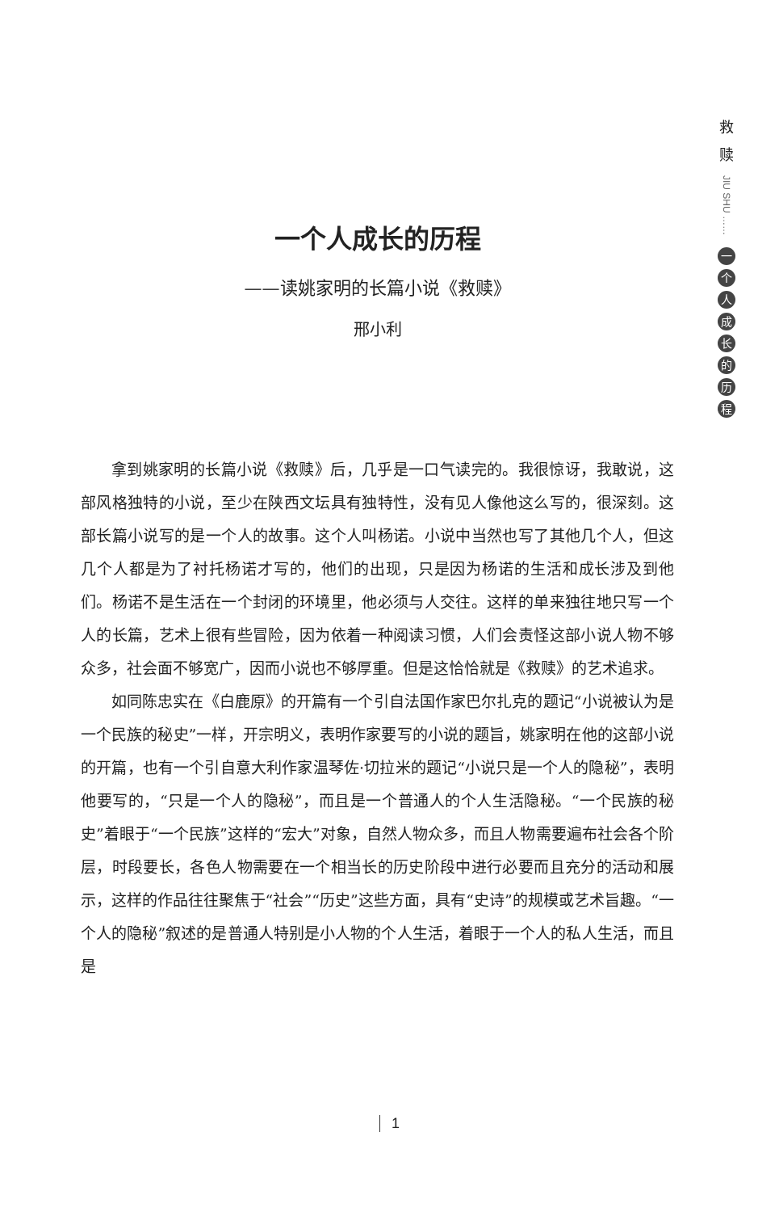救
赎
JIU SHU ……
一个人成长的历程
一个人成长的历程
——读姚家明的长篇小说《救赎》
邢小利
拿到姚家明的长篇小说《救赎》后，几乎是一口气读完的。我很惊讶，我敢说，这部风格独特的小说，至少在陕西文坛具有独特性，没有见人像他这么写的，很深刻。这部长篇小说写的是一个人的故事。这个人叫杨诺。小说中当然也写了其他几个人，但这几个人都是为了衬托杨诺才写的，他们的出现，只是因为杨诺的生活和成长涉及到他们。杨诺不是生活在一个封闭的环境里，他必须与人交往。这样的单来独往地只写一个人的长篇，艺术上很有些冒险，因为依着一种阅读习惯，人们会责怪这部小说人物不够众多，社会面不够宽广，因而小说也不够厚重。但是这恰恰就是《救赎》的艺术追求。
如同陈忠实在《白鹿原》的开篇有一个引自法国作家巴尔扎克的题记“小说被认为是一个民族的秘史”一样，开宗明义，表明作家要写的小说的题旨，姚家明在他的这部小说的开篇，也有一个引自意大利作家温琴佐·切拉米的题记“小说只是一个人的隐秘”，表明他要写的，“只是一个人的隐秘”，而且是一个普通人的个人生活隐秘。“一个民族的秘史”着眼于“一个民族”这样的“宏大”对象，自然人物众多，而且人物需要遍布社会各个阶层，时段要长，各色人物需要在一个相当长的历史阶段中进行必要而且充分的活动和展示，这样的作品往往聚焦于“社会”“历史”这些方面，具有“史诗”的规模或艺术旨趣。“一个人的隐秘”叙述的是普通人特别是小人物的个人生活，着眼于一个人的私人生活，而且是
1